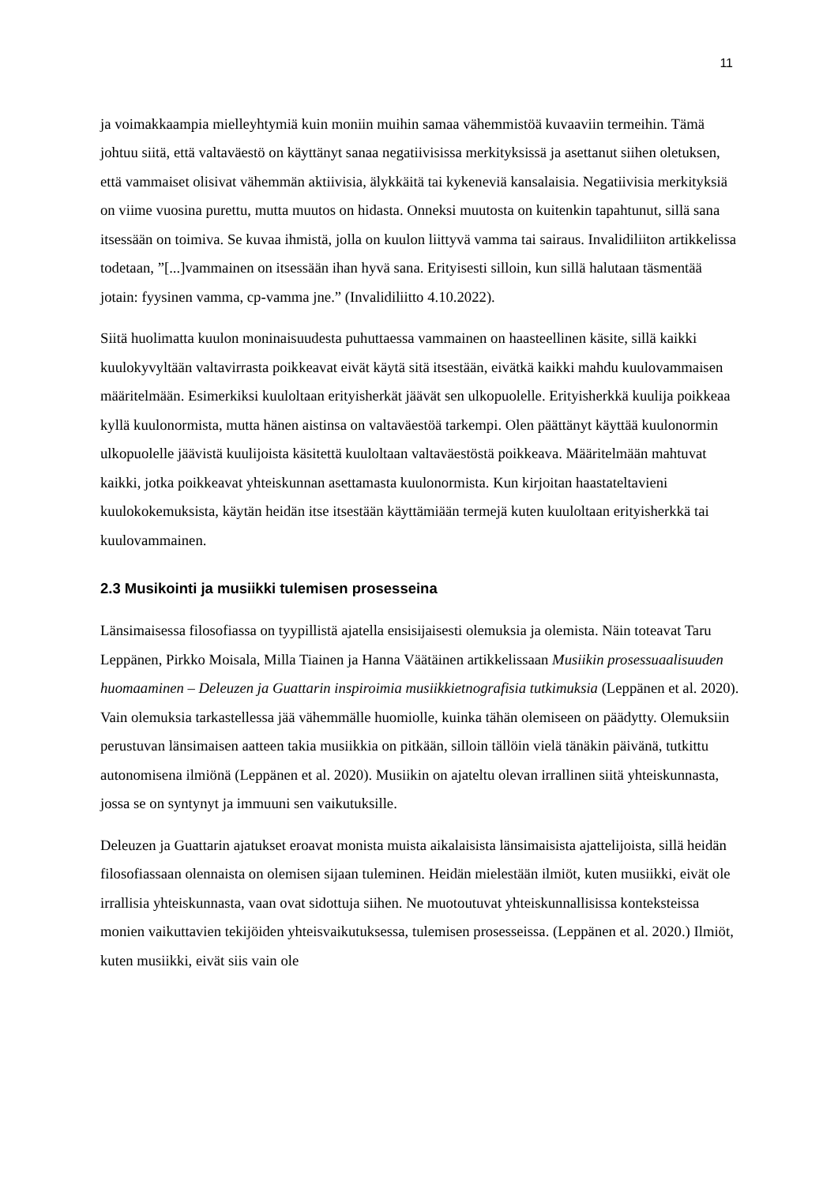11
ja voimakkaampia mielleyhtymiä kuin moniin muihin samaa vähemmistöä kuvaaviin termeihin. Tämä johtuu siitä, että valtaväestö on käyttänyt sanaa negatiivisissa merkityksissä ja asettanut siihen oletuksen, että vammaiset olisivat vähemmän aktiivisia, älykkäitä tai kykeneviä kansalaisia. Negatiivisia merkityksiä on viime vuosina purettu, mutta muutos on hidasta. Onneksi muutosta on kuitenkin tapahtunut, sillä sana itsessään on toimiva. Se kuvaa ihmistä, jolla on kuulon liittyvä vamma tai sairaus. Invalidiliiton artikkelissa todetaan, ”[...]vammainen on itsessään ihan hyvä sana. Erityisesti silloin, kun sillä halutaan täsmentää jotain: fyysinen vamma, cp-vamma jne.” (Invalidiliitto 4.10.2022).
Siitä huolimatta kuulon moninaisuudesta puhuttaessa vammainen on haasteellinen käsite, sillä kaikki kuulokyvyltään valtavirrasta poikkeavat eivät käytä sitä itsestään, eivätkä kaikki mahdu kuulovammaisen määritelmään. Esimerkiksi kuuloltaan erityisherkät jäävät sen ulkopuolelle. Erityisherkkä kuulija poikkeaa kyllä kuulonormista, mutta hänen aistinsa on valtaväestöä tarkempi. Olen päättänyt käyttää kuulonormin ulkopuolelle jäävistä kuulijoista käsitettä kuuloltaan valtaväestöstä poikkeava. Määritelmään mahtuvat kaikki, jotka poikkeavat yhteiskunnan asettamasta kuulonormista. Kun kirjoitan haastateltavieni kuulokokemuksista, käytän heidän itse itsestään käyttämiään termejä kuten kuuloltaan erityisherkkä tai kuulovammainen.
2.3 Musikointi ja musiikki tulemisen prosesseina
Länsimaisessa filosofiassa on tyypillistä ajatella ensisijaisesti olemuksia ja olemista. Näin toteavat Taru Leppänen, Pirkko Moisala, Milla Tiainen ja Hanna Väätäinen artikkelissaan Musiikin prosessuaalisuuden huomaaminen – Deleuzen ja Guattarin inspiroimia musiikkietnografisia tutkimuksia (Leppänen et al. 2020). Vain olemuksia tarkastellessa jää vähemmälle huomiolle, kuinka tähän olemiseen on päädytty. Olemuksiin perustuvan länsimaisen aatteen takia musiikkia on pitkään, silloin tällöin vielä tänäkin päivänä, tutkittu autonomisena ilmiönä (Leppänen et al. 2020). Musiikin on ajateltu olevan irrallinen siitä yhteiskunnasta, jossa se on syntynyt ja immuuni sen vaikutuksille.
Deleuzen ja Guattarin ajatukset eroavat monista muista aikalaisista länsimaisista ajattelijoista, sillä heidän filosofiassaan olennaista on olemisen sijaan tuleminen. Heidän mielestään ilmiöt, kuten musiikki, eivät ole irrallisia yhteiskunnasta, vaan ovat sidottuja siihen. Ne muotoutuvat yhteiskunnallisissa konteksteissa monien vaikuttavien tekijöiden yhteisvaikutuksessa, tulemisen prosesseissa. (Leppänen et al. 2020.) Ilmiöt, kuten musiikki, eivät siis vain ole